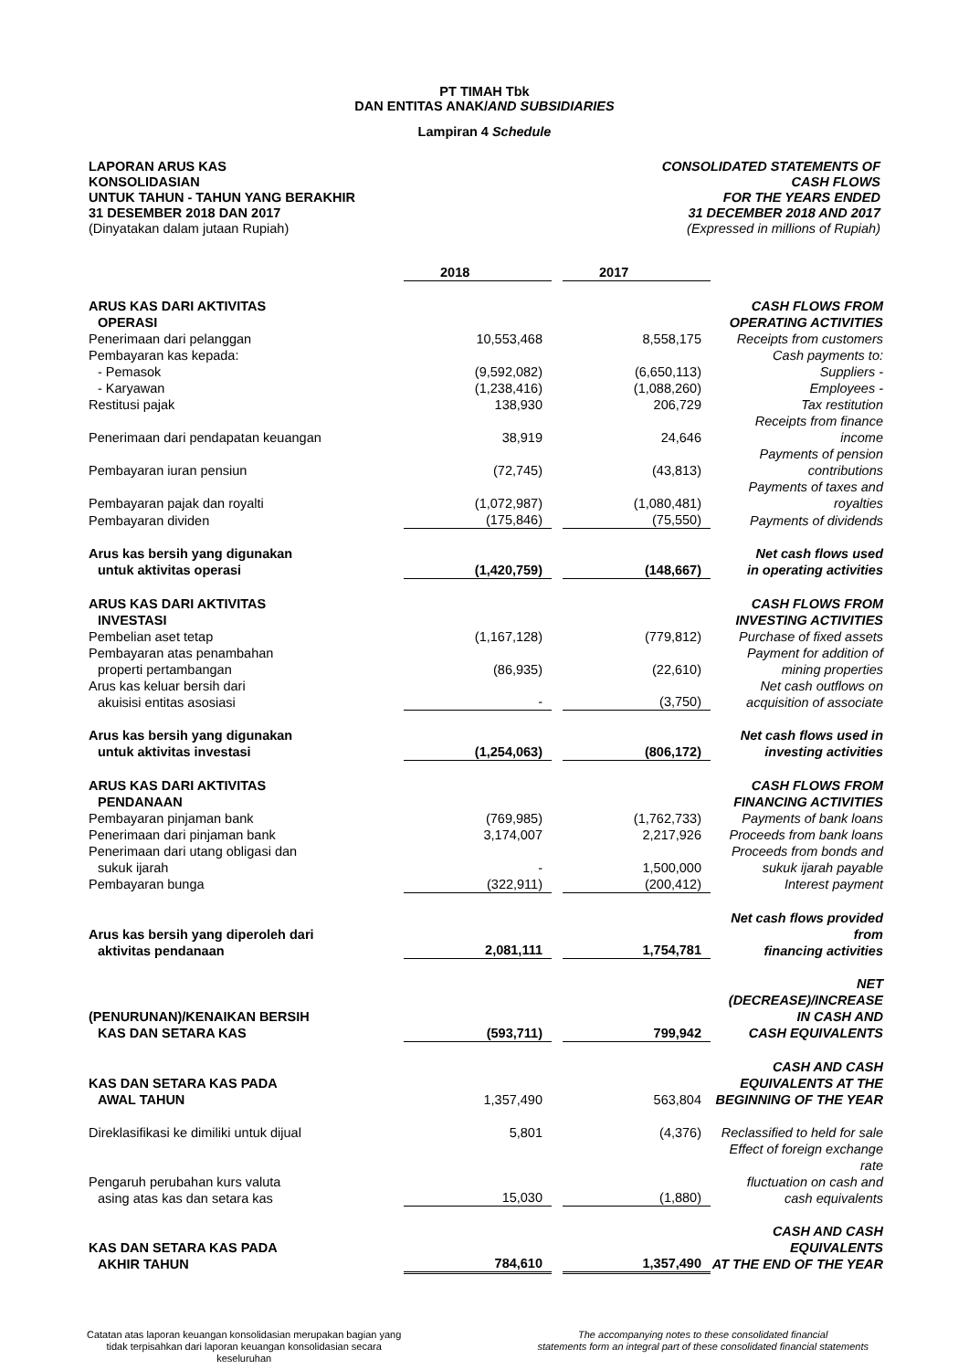PT TIMAH Tbk
DAN ENTITAS ANAK/AND SUBSIDIARIES
Lampiran 4 Schedule
LAPORAN ARUS KAS
KONSOLIDASIAN
UNTUK TAHUN - TAHUN YANG BERAKHIR
31 DESEMBER 2018 DAN 2017
(Dinyatakan dalam jutaan Rupiah)
CONSOLIDATED STATEMENTS OF
CASH FLOWS
FOR THE YEARS ENDED
31 DECEMBER 2018 AND 2017
(Expressed in millions of Rupiah)
| | 2018 | | 2017 | |
| ARUS KAS DARI AKTIVITAS OPERASI | | | | CASH FLOWS FROM OPERATING ACTIVITIES |
| Penerimaan dari pelanggan | 10,553,468 | | 8,558,175 | Receipts from customers |
| Pembayaran kas kepada: | | | | Cash payments to: |
| - Pemasok | (9,592,082) | | (6,650,113) | Suppliers - |
| - Karyawan | (1,238,416) | | (1,088,260) | Employees - |
| Restitusi pajak | 138,930 | | 206,729 | Tax restitution |
| Penerimaan dari pendapatan keuangan | 38,919 | | 24,646 | Receipts from finance income |
| Pembayaran iuran pensiun | (72,745) | | (43,813) | Payments of pension contributions |
| Pembayaran pajak dan royalti | (1,072,987) | | (1,080,481) | Payments of taxes and royalties |
| Pembayaran dividen | (175,846) | | (75,550) | Payments of dividends |
| Arus kas bersih yang digunakan untuk aktivitas operasi | (1,420,759) | | (148,667) | Net cash flows used in operating activities |
| ARUS KAS DARI AKTIVITAS INVESTASI | | | | CASH FLOWS FROM INVESTING ACTIVITIES |
| Pembelian aset tetap | (1,167,128) | | (779,812) | Purchase of fixed assets |
| Pembayaran atas penambahan properti pertambangan | (86,935) | | (22,610) | Payment for addition of mining properties |
| Arus kas keluar bersih dari akuisisi entitas asosiasi | - | | (3,750) | Net cash outflows on acquisition of associate |
| Arus kas bersih yang digunakan untuk aktivitas investasi | (1,254,063) | | (806,172) | Net cash flows used in investing activities |
| ARUS KAS DARI AKTIVITAS PENDANAAN | | | | CASH FLOWS FROM FINANCING ACTIVITIES |
| Pembayaran pinjaman bank | (769,985) | | (1,762,733) | Payments of bank loans |
| Penerimaan dari pinjaman bank | 3,174,007 | | 2,217,926 | Proceeds from bank loans |
| Penerimaan dari utang obligasi dan sukuk ijarah | - | | 1,500,000 | Proceeds from bonds and sukuk ijarah payable |
| Pembayaran bunga | (322,911) | | (200,412) | Interest payment |
| Arus kas bersih yang diperoleh dari aktivitas pendanaan | 2,081,111 | | 1,754,781 | Net cash flows provided from financing activities |
| (PENURUNAN)/KENAIKAN BERSIH KAS DAN SETARA KAS | (593,711) | | 799,942 | NET (DECREASE)/INCREASE IN CASH AND CASH EQUIVALENTS |
| KAS DAN SETARA KAS PADA AWAL TAHUN | 1,357,490 | | 563,804 | CASH AND CASH EQUIVALENTS AT THE BEGINNING OF THE YEAR |
| Direklasifikasi ke dimiliki untuk dijual | 5,801 | | (4,376) | Reclassified to held for sale |
| Pengaruh perubahan kurs valuta asing atas kas dan setara kas | 15,030 | | (1,880) | Effect of foreign exchange rate fluctuation on cash and cash equivalents |
| KAS DAN SETARA KAS PADA AKHIR TAHUN | 784,610 | | 1,357,490 | CASH AND CASH EQUIVALENTS AT THE END OF THE YEAR |
Catatan atas laporan keuangan konsolidasian merupakan bagian yang
tidak terpisahkan dari laporan keuangan konsolidasian secara
keseluruhan
The accompanying notes to these consolidated financial
statements form an integral part of these consolidated financial statements